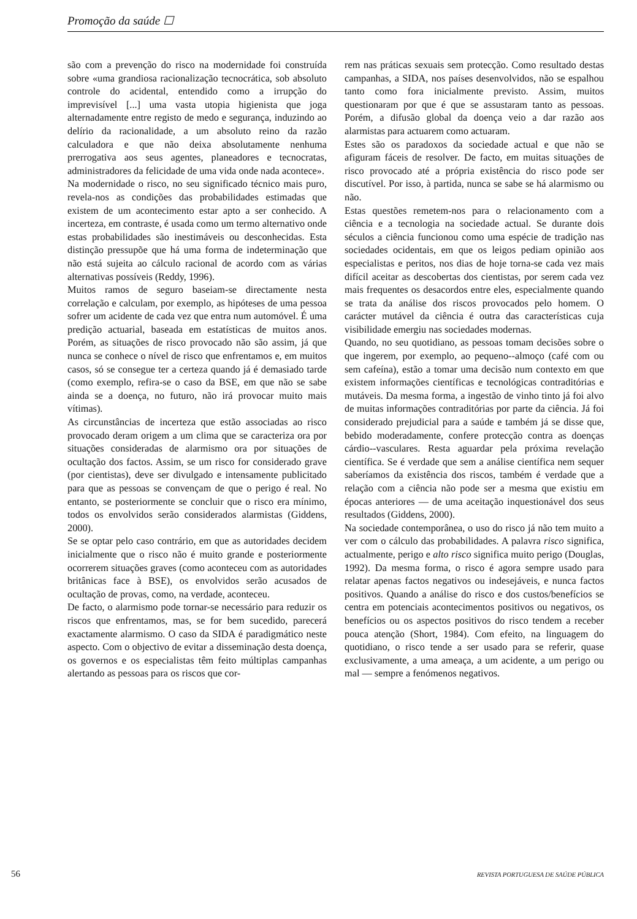Promoção da saúde ☐
são com a prevenção do risco na modernidade foi construída sobre «uma grandiosa racionalização tecnocrática, sob absoluto controle do acidental, entendido como a irrupção do imprevisível [...] uma vasta utopia higienista que joga alternadamente entre registo de medo e segurança, induzindo ao delírio da racionalidade, a um absoluto reino da razão calculadora e que não deixa absolutamente nenhuma prerrogativa aos seus agentes, planeadores e tecnocratas, administradores da felicidade de uma vida onde nada acontece».
Na modernidade o risco, no seu significado técnico mais puro, revela-nos as condições das probabilidades estimadas que existem de um acontecimento estar apto a ser conhecido. A incerteza, em contraste, é usada como um termo alternativo onde estas probabilidades são inestimáveis ou desconhecidas. Esta distinção pressupõe que há uma forma de indeterminação que não está sujeita ao cálculo racional de acordo com as várias alternativas possíveis (Reddy, 1996).
Muitos ramos de seguro baseiam-se directamente nesta correlação e calculam, por exemplo, as hipóteses de uma pessoa sofrer um acidente de cada vez que entra num automóvel. É uma predição actuarial, baseada em estatísticas de muitos anos. Porém, as situações de risco provocado não são assim, já que nunca se conhece o nível de risco que enfrentamos e, em muitos casos, só se consegue ter a certeza quando já é demasiado tarde (como exemplo, refira-se o caso da BSE, em que não se sabe ainda se a doença, no futuro, não irá provocar muito mais vítimas).
As circunstâncias de incerteza que estão associadas ao risco provocado deram origem a um clima que se caracteriza ora por situações consideradas de alarmismo ora por situações de ocultação dos factos. Assim, se um risco for considerado grave (por cientistas), deve ser divulgado e intensamente publicitado para que as pessoas se convençam de que o perigo é real. No entanto, se posteriormente se concluir que o risco era mínimo, todos os envolvidos serão considerados alarmistas (Giddens, 2000).
Se se optar pelo caso contrário, em que as autoridades decidem inicialmente que o risco não é muito grande e posteriormente ocorrerem situações graves (como aconteceu com as autoridades britânicas face à BSE), os envolvidos serão acusados de ocultação de provas, como, na verdade, aconteceu.
De facto, o alarmismo pode tornar-se necessário para reduzir os riscos que enfrentamos, mas, se for bem sucedido, parecerá exactamente alarmismo. O caso da SIDA é paradigmático neste aspecto. Com o objectivo de evitar a disseminação desta doença, os governos e os especialistas têm feito múltiplas campanhas alertando as pessoas para os riscos que cor-
rem nas práticas sexuais sem protecção. Como resultado destas campanhas, a SIDA, nos países desenvolvidos, não se espalhou tanto como fora inicialmente previsto. Assim, muitos questionaram por que é que se assustaram tanto as pessoas. Porém, a difusão global da doença veio a dar razão aos alarmistas para actuarem como actuaram.
Estes são os paradoxos da sociedade actual e que não se afiguram fáceis de resolver. De facto, em muitas situações de risco provocado até a própria existência do risco pode ser discutível. Por isso, à partida, nunca se sabe se há alarmismo ou não.
Estas questões remetem-nos para o relacionamento com a ciência e a tecnologia na sociedade actual. Se durante dois séculos a ciência funcionou como uma espécie de tradição nas sociedades ocidentais, em que os leigos pediam opinião aos especialistas e peritos, nos dias de hoje torna-se cada vez mais difícil aceitar as descobertas dos cientistas, por serem cada vez mais frequentes os desacordos entre eles, especialmente quando se trata da análise dos riscos provocados pelo homem. O carácter mutável da ciência é outra das características cuja visibilidade emergiu nas sociedades modernas.
Quando, no seu quotidiano, as pessoas tomam decisões sobre o que ingerem, por exemplo, ao pequeno--almoço (café com ou sem cafeína), estão a tomar uma decisão num contexto em que existem informações científicas e tecnológicas contraditórias e mutáveis. Da mesma forma, a ingestão de vinho tinto já foi alvo de muitas informações contraditórias por parte da ciência. Já foi considerado prejudicial para a saúde e também já se disse que, bebido moderadamente, confere protecção contra as doenças cárdio--vasculares. Resta aguardar pela próxima revelação científica. Se é verdade que sem a análise científica nem sequer saberíamos da existência dos riscos, também é verdade que a relação com a ciência não pode ser a mesma que existiu em épocas anteriores — de uma aceitação inquestionável dos seus resultados (Giddens, 2000).
Na sociedade contemporânea, o uso do risco já não tem muito a ver com o cálculo das probabilidades. A palavra risco significa, actualmente, perigo e alto risco significa muito perigo (Douglas, 1992). Da mesma forma, o risco é agora sempre usado para relatar apenas factos negativos ou indesejáveis, e nunca factos positivos. Quando a análise do risco e dos custos/benefícios se centra em potenciais acontecimentos positivos ou negativos, os benefícios ou os aspectos positivos do risco tendem a receber pouca atenção (Short, 1984). Com efeito, na linguagem do quotidiano, o risco tende a ser usado para se referir, quase exclusivamente, a uma ameaça, a um acidente, a um perigo ou mal — sempre a fenómenos negativos.
56 REVISTA PORTUGUESA DE SAÚDE PÚBLICA